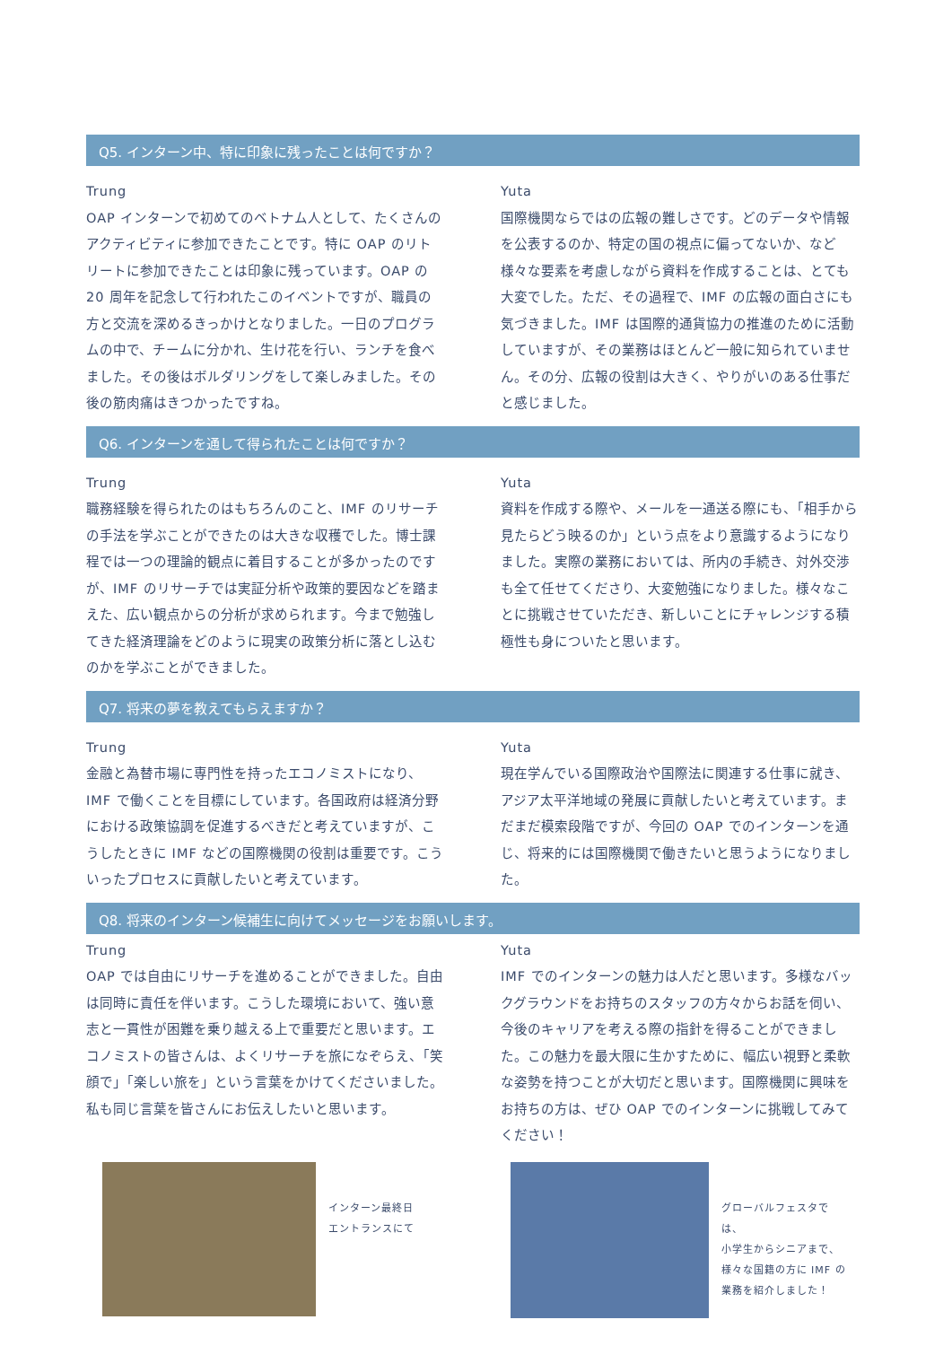Q5. インターン中、特に印象に残ったことは何ですか？
Trung
OAP インターンで初めてのベトナム人として、たくさんのアクティビティに参加できたことです。特に OAP のリトリートに参加できたことは印象に残っています。OAP の 20 周年を記念して行われたこのイベントですが、職員の方と交流を深めるきっかけとなりました。一日のプログラムの中で、チームに分かれ、生け花を行い、ランチを食べました。その後はボルダリングをして楽しみました。その後の筋肉痛はきつかったですね。
Yuta
国際機関ならではの広報の難しさです。どのデータや情報を公表するのか、特定の国の視点に偏ってないか、など様々な要素を考慮しながら資料を作成することは、とても大変でした。ただ、その過程で、IMF の広報の面白さにも気づきました。IMF は国際的通貨協力の推進のために活動していますが、その業務はほとんど一般に知られていません。その分、広報の役割は大きく、やりがいのある仕事だと感じました。
Q6. インターンを通して得られたことは何ですか？
Trung
職務経験を得られたのはもちろんのこと、IMF のリサーチの手法を学ぶことができたのは大きな収穫でした。博士課程では一つの理論的観点に着目することが多かったのですが、IMF のリサーチでは実証分析や政策的要因などを踏まえた、広い観点からの分析が求められます。今まで勉強してきた経済理論をどのように現実の政策分析に落とし込むのかを学ぶことができました。
Yuta
資料を作成する際や、メールを一通送る際にも、「相手から見たらどう映るのか」という点をより意識するようになりました。実際の業務においては、所内の手続き、対外交渉も全て任せてくださり、大変勉強になりました。様々なことに挑戦させていただき、新しいことにチャレンジする積極性も身についたと思います。
Q7. 将来の夢を教えてもらえますか？
Trung
金融と為替市場に専門性を持ったエコノミストになり、IMF で働くことを目標にしています。各国政府は経済分野における政策協調を促進するべきだと考えていますが、こうしたときに IMF などの国際機関の役割は重要です。こういったプロセスに貢献したいと考えています。
Yuta
現在学んでいる国際政治や国際法に関連する仕事に就き、アジア太平洋地域の発展に貢献したいと考えています。まだまだ模索段階ですが、今回の OAP でのインターンを通じ、将来的には国際機関で働きたいと思うようになりました。
Q8. 将来のインターン候補生に向けてメッセージをお願いします。
Trung
OAP では自由にリサーチを進めることができました。自由は同時に責任を伴います。こうした環境において、強い意志と一貫性が困難を乗り越える上で重要だと思います。エコノミストの皆さんは、よくリサーチを旅になぞらえ、「笑顔で」「楽しい旅を」という言葉をかけてくださいました。私も同じ言葉を皆さんにお伝えしたいと思います。
Yuta
IMF でのインターンの魅力は人だと思います。多様なバックグラウンドをお持ちのスタッフの方々からお話を伺い、今後のキャリアを考える際の指針を得ることができました。この魅力を最大限に生かすために、幅広い視野と柔軟な姿勢を持つことが大切だと思います。国際機関に興味をお持ちの方は、ぜひ OAP でのインターンに挑戦してみてください！
インターン最終日
エントランスにて
グローバルフェスタでは、
小学生からシニアまで、
様々な国籍の方に IMF の
業務を紹介しました！